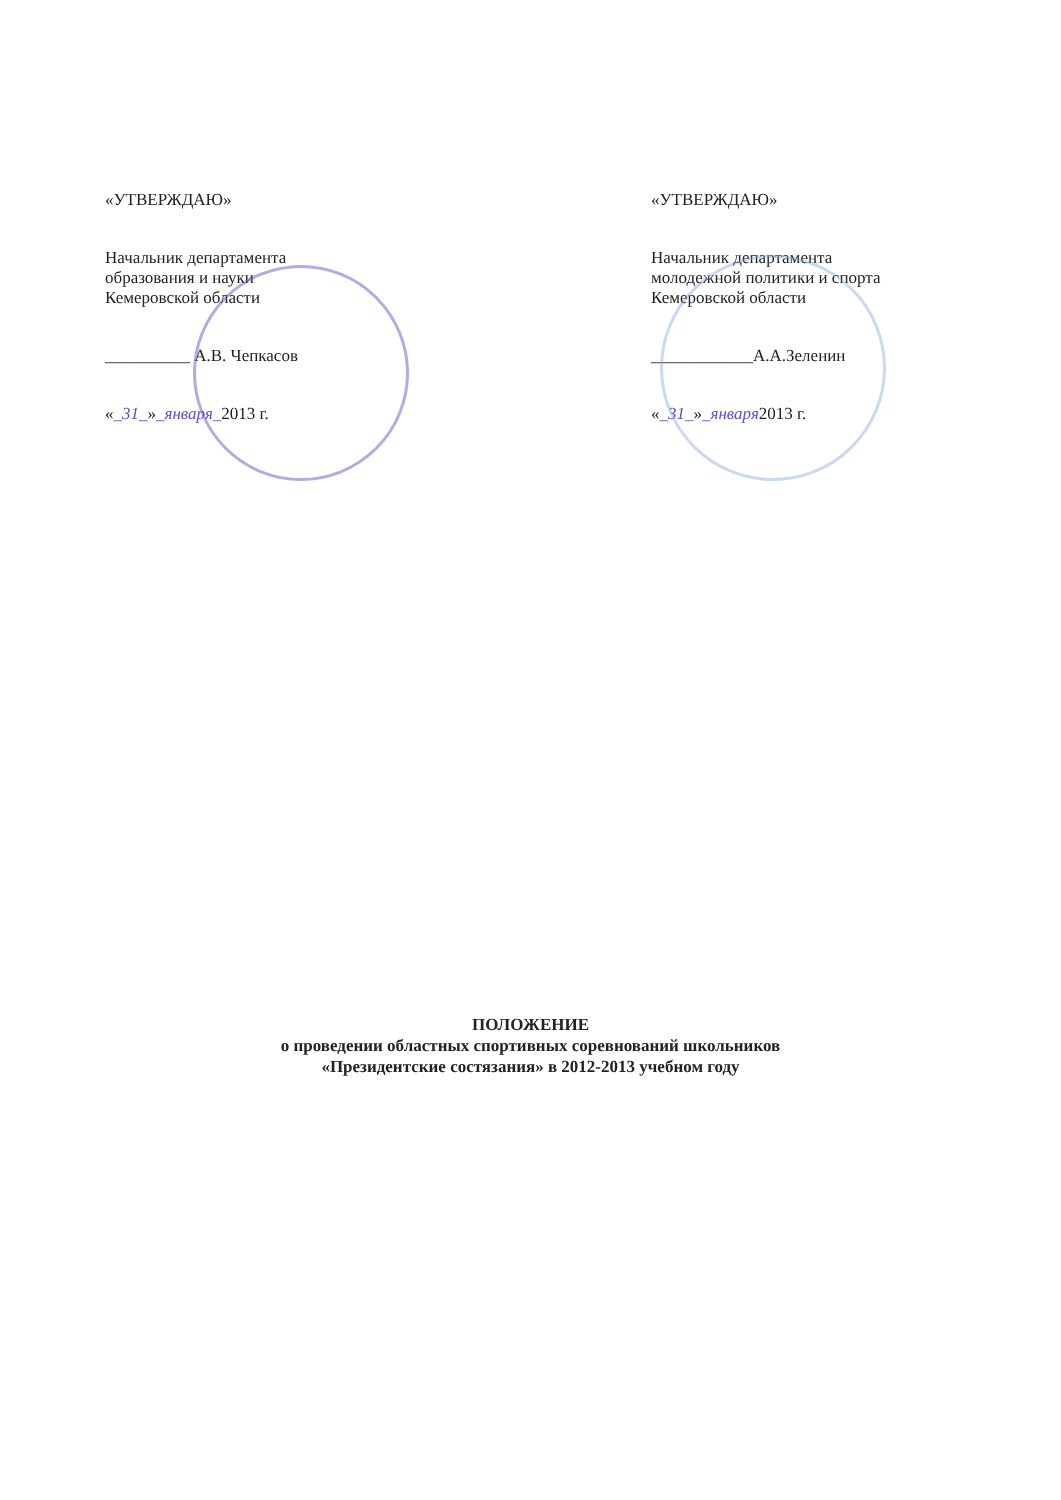«УТВЕРЖДАЮ»
Начальник департамента
образования и науки
Кемеровской области
__________ А.В. Чепкасов
«_31_»_января_2013 г.
«УТВЕРЖДАЮ»
Начальник департамента
молодежной политики и спорта
Кемеровской области
____________А.А.Зеленин
«_31_»_января2013 г.
ПОЛОЖЕНИЕ
о проведении областных спортивных соревнований школьников
«Президентские состязания» в 2012-2013 учебном году